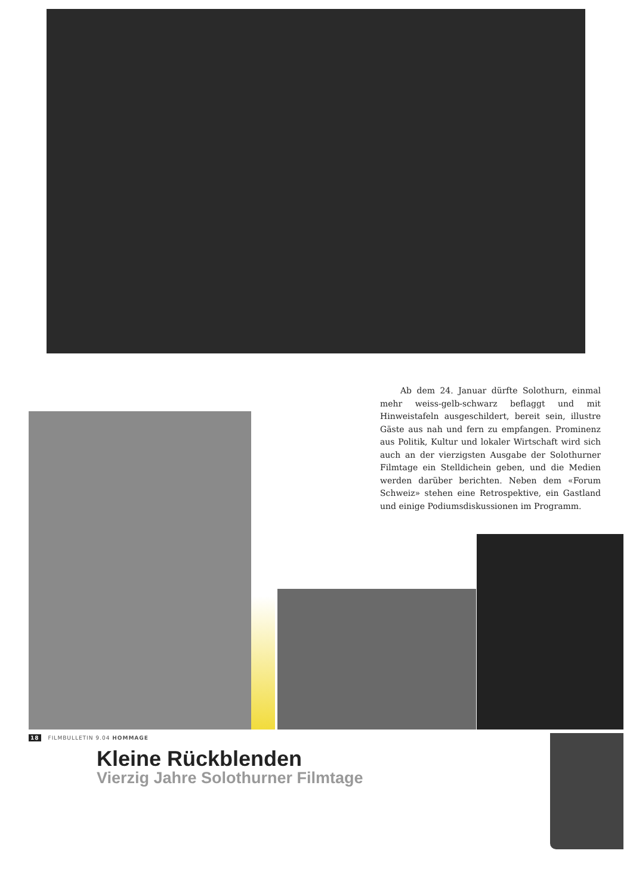Ab dem 24. Januar dürfte Solothurn, einmal mehr weiss-gelb-schwarz beflaggt und mit Hinweistafeln ausgeschildert, bereit sein, illustre Gäste aus nah und fern zu empfangen. Prominenz aus Politik, Kultur und lokaler Wirtschaft wird sich auch an der vierzigsten Ausgabe der Solothurner Filmtage ein Stelldichein geben, und die Medien werden darüber berichten. Neben dem «Forum Schweiz» stehen eine Retrospektive, ein Gastland und einige Podiumsdiskussionen im Programm.
18 FILMBULLETIN 9.04 HOMMAGE
Kleine Rückblenden
Vierzig Jahre Solothurner Filmtage